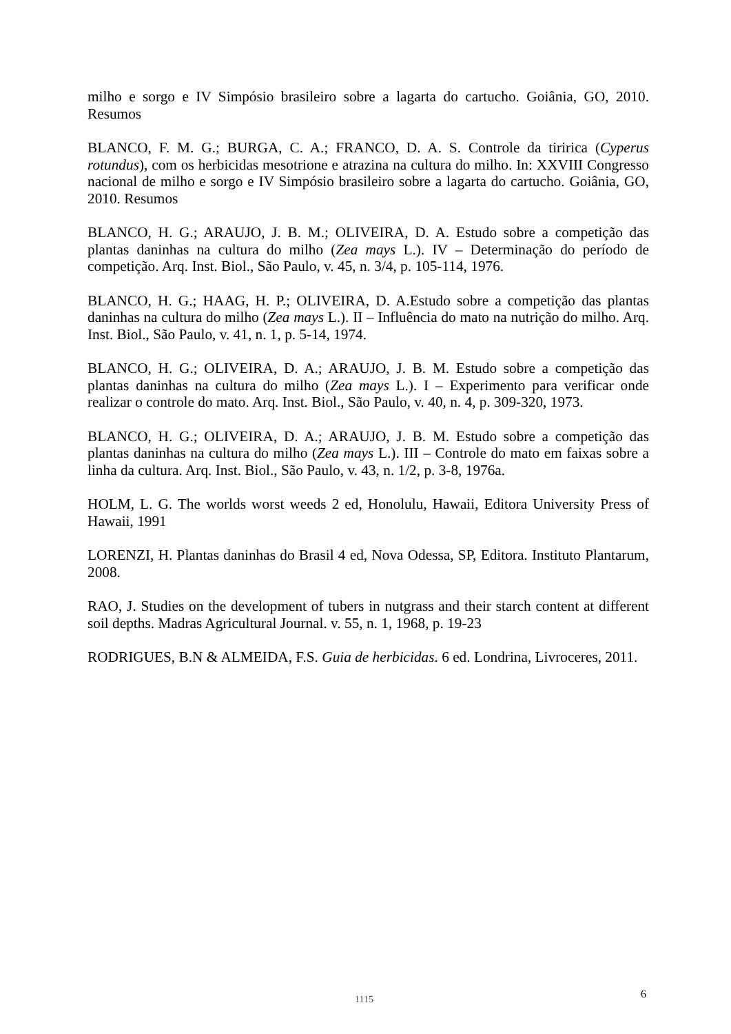milho e sorgo e IV Simpósio brasileiro sobre a lagarta do cartucho. Goiânia, GO, 2010. Resumos
BLANCO, F. M. G.; BURGA, C. A.; FRANCO, D. A. S. Controle da tiririca (Cyperus rotundus), com os herbicidas mesotrione e atrazina na cultura do milho. In: XXVIII Congresso nacional de milho e sorgo e IV Simpósio brasileiro sobre a lagarta do cartucho. Goiânia, GO, 2010. Resumos
BLANCO, H. G.; ARAUJO, J. B. M.; OLIVEIRA, D. A. Estudo sobre a competição das plantas daninhas na cultura do milho (Zea mays L.). IV – Determinação do período de competição. Arq. Inst. Biol., São Paulo, v. 45, n. 3/4, p. 105-114, 1976.
BLANCO, H. G.; HAAG, H. P.; OLIVEIRA, D. A.Estudo sobre a competição das plantas daninhas na cultura do milho (Zea mays L.). II – Influência do mato na nutrição do milho. Arq. Inst. Biol., São Paulo, v. 41, n. 1, p. 5-14, 1974.
BLANCO, H. G.; OLIVEIRA, D. A.; ARAUJO, J. B. M. Estudo sobre a competição das plantas daninhas na cultura do milho (Zea mays L.). I – Experimento para verificar onde realizar o controle do mato. Arq. Inst. Biol., São Paulo, v. 40, n. 4, p. 309-320, 1973.
BLANCO, H. G.; OLIVEIRA, D. A.; ARAUJO, J. B. M. Estudo sobre a competição das plantas daninhas na cultura do milho (Zea mays L.). III – Controle do mato em faixas sobre a linha da cultura. Arq. Inst. Biol., São Paulo, v. 43, n. 1/2, p. 3-8, 1976a.
HOLM, L. G. The worlds worst weeds 2 ed, Honolulu, Hawaii, Editora University Press of Hawaii, 1991
LORENZI, H. Plantas daninhas do Brasil 4 ed, Nova Odessa, SP, Editora. Instituto Plantarum, 2008.
RAO, J. Studies on the development of tubers in nutgrass and their starch content at different soil depths. Madras Agricultural Journal. v. 55, n. 1, 1968, p. 19-23
RODRIGUES, B.N & ALMEIDA, F.S. Guia de herbicidas. 6 ed. Londrina, Livroceres, 2011.
1115 6